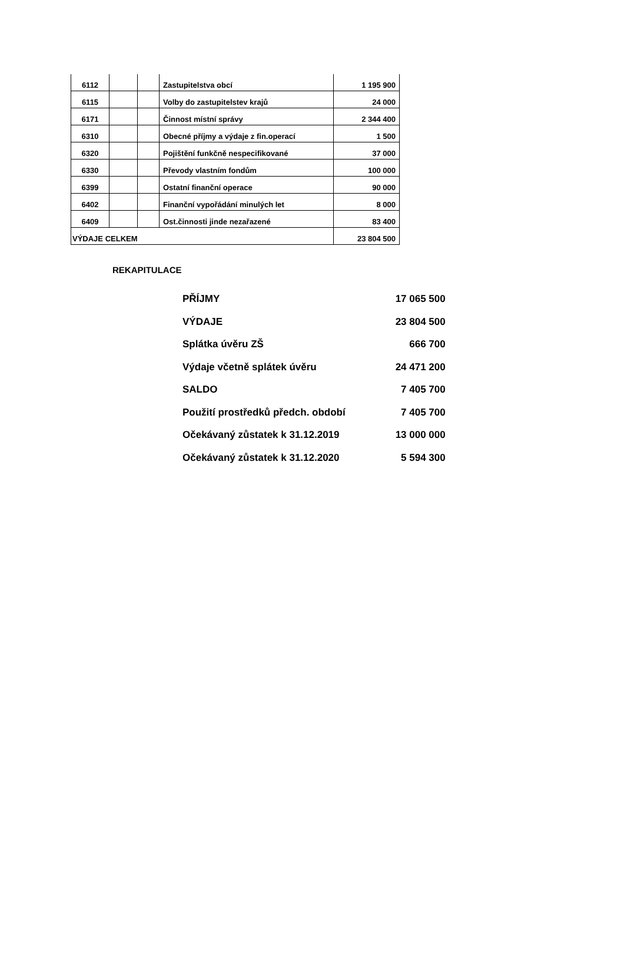| 6112 | | | Zastupitelstva obcí | 1 195 900 |
| 6115 | | | Volby do zastupitelstev krajů | 24 000 |
| 6171 | | | Činnost místní správy | 2 344 400 |
| 6310 | | | Obecné příjmy a výdaje z fin.operací | 1 500 |
| 6320 | | | Pojištění funkčně nespecifikované | 37 000 |
| 6330 | | | Převody vlastním fondům | 100 000 |
| 6399 | | | Ostatní finanční operace | 90 000 |
| 6402 | | | Finanční vypořádání minulých let | 8 000 |
| 6409 | | | Ost.činnosti jinde nezařazené | 83 400 |
| VÝDAJE CELKEM | | | | 23 804 500 |
REKAPITULACE
| PŘÍJMY | 17 065 500 |
| VÝDAJE | 23 804 500 |
| Splátka úvěru ZŠ | 666 700 |
| Výdaje včetně splátek úvěru | 24 471 200 |
| SALDO | 7 405 700 |
| Použití prostředků předch. období | 7 405 700 |
| Očekávaný zůstatek k 31.12.2019 | 13 000 000 |
| Očekávaný zůstatek k 31.12.2020 | 5 594 300 |